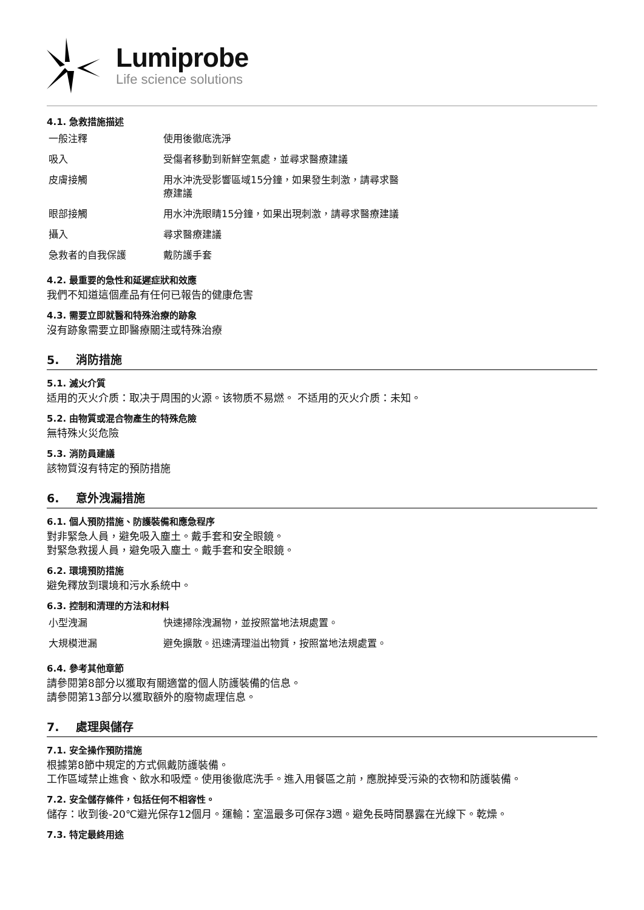Lumiprobe
Life science solutions
4.1. 急救措施描述
| 一般注釋 | 使用後徹底洗淨 |
| 吸入 | 受傷者移動到新鮮空氣處，並尋求醫療建議 |
| 皮膚接觸 | 用水沖洗受影響區域15分鐘，如果發生刺激，請尋求醫療建議 |
| 眼部接觸 | 用水沖洗眼睛15分鐘，如果出現刺激，請尋求醫療建議 |
| 攝入 | 尋求醫療建議 |
| 急救者的自我保護 | 戴防護手套 |
4.2. 最重要的急性和延遲症狀和效應
我們不知道這個產品有任何已報告的健康危害
4.3. 需要立即就醫和特殊治療的跡象
沒有跡象需要立即醫療關注或特殊治療
5. 消防措施
5.1. 滅火介質
适用的灭火介质：取决于周围的火源。该物质不易燃。 不适用的灭火介质：未知。
5.2. 由物質或混合物產生的特殊危險
無特殊火災危險
5.3. 消防員建議
該物質沒有特定的預防措施
6. 意外洩漏措施
6.1. 個人預防措施、防護裝備和應急程序
對非緊急人員，避免吸入塵土。戴手套和安全眼鏡。
對緊急救援人員，避免吸入塵土。戴手套和安全眼鏡。
6.2. 環境預防措施
避免釋放到環境和污水系統中。
6.3. 控制和清理的方法和材料
| 小型洩漏 | 快速掃除洩漏物，並按照當地法規處置。 |
| 大規模泄漏 | 避免擴散。迅速清理溢出物質，按照當地法規處置。 |
6.4. 參考其他章節
請參閱第8部分以獲取有關適當的個人防護裝備的信息。
請參閱第13部分以獲取額外的廢物處理信息。
7. 處理與儲存
7.1. 安全操作預防措施
根據第8節中規定的方式佩戴防護裝備。
工作區域禁止進食、飲水和吸煙。使用後徹底洗手。進入用餐區之前，應脫掉受污染的衣物和防護裝備。
7.2. 安全儲存條件，包括任何不相容性。
儲存：收到後-20℃避光保存12個月。運輸：室溫最多可保存3週。避免長時間暴露在光線下。乾燥。
7.3. 特定最終用途